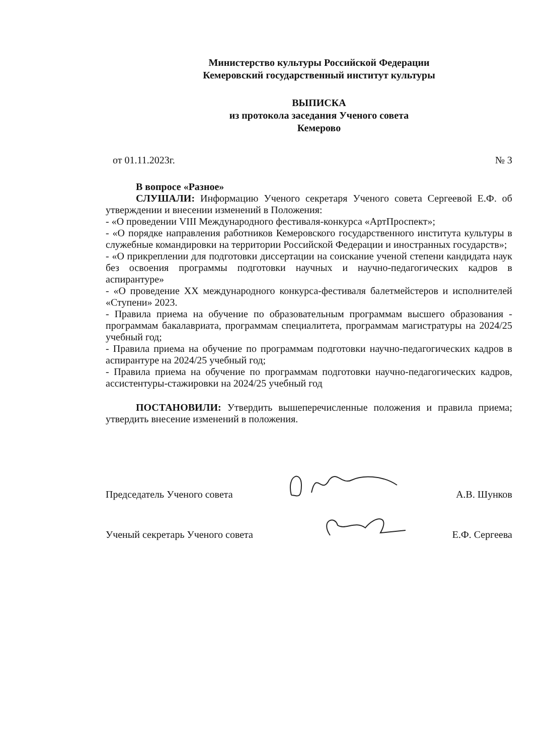Министерство культуры Российской Федерации
Кемеровский государственный институт культуры
ВЫПИСКА
из протокола заседания Ученого совета
Кемерово
от 01.11.2023г. № 3
В вопросе «Разное»
СЛУШАЛИ: Информацию Ученого секретаря Ученого совета Сергеевой Е.Ф. об утверждении и внесении изменений в Положения:
- «О проведении VIII Международного фестиваля-конкурса «АртПроспект»;
- «О порядке направления работников Кемеровского государственного института культуры в служебные командировки на территории Российской Федерации и иностранных государств»;
- «О прикреплении для подготовки диссертации на соискание ученой степени кандидата наук без освоения программы подготовки научных и научно-педагогических кадров в аспирантуре»
- «О проведение XX международного конкурса-фестиваля балетмейстеров и исполнителей «Ступени» 2023.
- Правила приема на обучение по образовательным программам высшего образования - программам бакалавриата, программам специалитета, программам магистратуры на 2024/25 учебный год;
- Правила приема на обучение по программам подготовки научно-педагогических кадров в аспирантуре на 2024/25 учебный год;
- Правила приема на обучение по программам подготовки научно-педагогических кадров, ассистентуры-стажировки на 2024/25 учебный год
ПОСТАНОВИЛИ: Утвердить вышеперечисленные положения и правила приема; утвердить внесение изменений в положения.
Председатель Ученого совета А.В. Шунков
Ученый секретарь Ученого совета Е.Ф. Сергеева